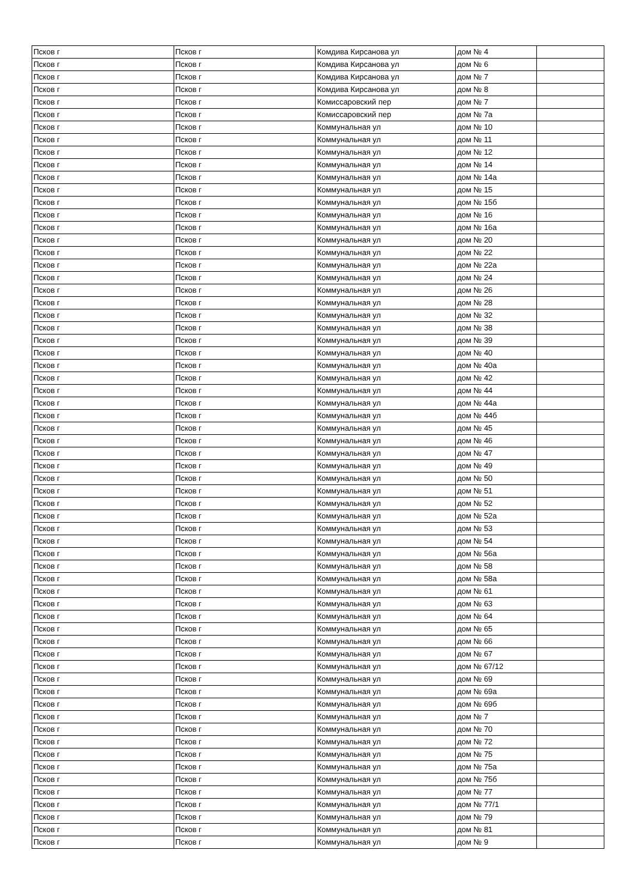| Псков г | Псков г | Комдива Кирсанова ул | дом № 4 | |
| Псков г | Псков г | Комдива Кирсанова ул | дом № 6 | |
| Псков г | Псков г | Комдива Кирсанова ул | дом № 7 | |
| Псков г | Псков г | Комдива Кирсанова ул | дом № 8 | |
| Псков г | Псков г | Комиссаровский пер | дом № 7 | |
| Псков г | Псков г | Комиссаровский пер | дом № 7а | |
| Псков г | Псков г | Коммунальная ул | дом № 10 | |
| Псков г | Псков г | Коммунальная ул | дом № 11 | |
| Псков г | Псков г | Коммунальная ул | дом № 12 | |
| Псков г | Псков г | Коммунальная ул | дом № 14 | |
| Псков г | Псков г | Коммунальная ул | дом № 14а | |
| Псков г | Псков г | Коммунальная ул | дом № 15 | |
| Псков г | Псков г | Коммунальная ул | дом № 15б | |
| Псков г | Псков г | Коммунальная ул | дом № 16 | |
| Псков г | Псков г | Коммунальная ул | дом № 16а | |
| Псков г | Псков г | Коммунальная ул | дом № 20 | |
| Псков г | Псков г | Коммунальная ул | дом № 22 | |
| Псков г | Псков г | Коммунальная ул | дом № 22а | |
| Псков г | Псков г | Коммунальная ул | дом № 24 | |
| Псков г | Псков г | Коммунальная ул | дом № 26 | |
| Псков г | Псков г | Коммунальная ул | дом № 28 | |
| Псков г | Псков г | Коммунальная ул | дом № 32 | |
| Псков г | Псков г | Коммунальная ул | дом № 38 | |
| Псков г | Псков г | Коммунальная ул | дом № 39 | |
| Псков г | Псков г | Коммунальная ул | дом № 40 | |
| Псков г | Псков г | Коммунальная ул | дом № 40а | |
| Псков г | Псков г | Коммунальная ул | дом № 42 | |
| Псков г | Псков г | Коммунальная ул | дом № 44 | |
| Псков г | Псков г | Коммунальная ул | дом № 44а | |
| Псков г | Псков г | Коммунальная ул | дом № 44б | |
| Псков г | Псков г | Коммунальная ул | дом № 45 | |
| Псков г | Псков г | Коммунальная ул | дом № 46 | |
| Псков г | Псков г | Коммунальная ул | дом № 47 | |
| Псков г | Псков г | Коммунальная ул | дом № 49 | |
| Псков г | Псков г | Коммунальная ул | дом № 50 | |
| Псков г | Псков г | Коммунальная ул | дом № 51 | |
| Псков г | Псков г | Коммунальная ул | дом № 52 | |
| Псков г | Псков г | Коммунальная ул | дом № 52а | |
| Псков г | Псков г | Коммунальная ул | дом № 53 | |
| Псков г | Псков г | Коммунальная ул | дом № 54 | |
| Псков г | Псков г | Коммунальная ул | дом № 56а | |
| Псков г | Псков г | Коммунальная ул | дом № 58 | |
| Псков г | Псков г | Коммунальная ул | дом № 58а | |
| Псков г | Псков г | Коммунальная ул | дом № 61 | |
| Псков г | Псков г | Коммунальная ул | дом № 63 | |
| Псков г | Псков г | Коммунальная ул | дом № 64 | |
| Псков г | Псков г | Коммунальная ул | дом № 65 | |
| Псков г | Псков г | Коммунальная ул | дом № 66 | |
| Псков г | Псков г | Коммунальная ул | дом № 67 | |
| Псков г | Псков г | Коммунальная ул | дом № 67/12 | |
| Псков г | Псков г | Коммунальная ул | дом № 69 | |
| Псков г | Псков г | Коммунальная ул | дом № 69а | |
| Псков г | Псков г | Коммунальная ул | дом № 69б | |
| Псков г | Псков г | Коммунальная ул | дом № 7 | |
| Псков г | Псков г | Коммунальная ул | дом № 70 | |
| Псков г | Псков г | Коммунальная ул | дом № 72 | |
| Псков г | Псков г | Коммунальная ул | дом № 75 | |
| Псков г | Псков г | Коммунальная ул | дом № 75а | |
| Псков г | Псков г | Коммунальная ул | дом № 75б | |
| Псков г | Псков г | Коммунальная ул | дом № 77 | |
| Псков г | Псков г | Коммунальная ул | дом № 77/1 | |
| Псков г | Псков г | Коммунальная ул | дом № 79 | |
| Псков г | Псков г | Коммунальная ул | дом № 81 | |
| Псков г | Псков г | Коммунальная ул | дом № 9 | |